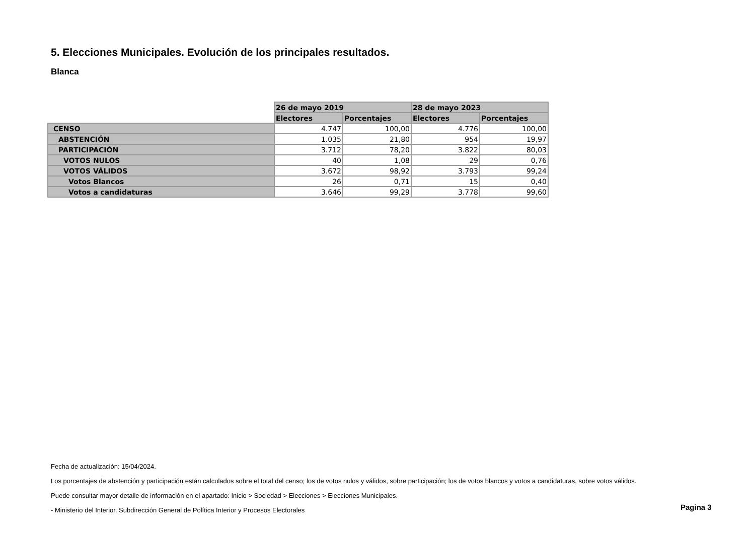5. Elecciones Municipales. Evolución de los principales resultados.
Blanca
| | 26 de mayo 2019 | | 28 de mayo 2023 | |
| --- | --- | --- | --- | --- |
| | Electores | Porcentajes | Electores | Porcentajes |
| CENSO | 4.747 | 100,00 | 4.776 | 100,00 |
| ABSTENCIÓN | 1.035 | 21,80 | 954 | 19,97 |
| PARTICIPACIÓN | 3.712 | 78,20 | 3.822 | 80,03 |
| VOTOS NULOS | 40 | 1,08 | 29 | 0,76 |
| VOTOS VÁLIDOS | 3.672 | 98,92 | 3.793 | 99,24 |
| Votos Blancos | 26 | 0,71 | 15 | 0,40 |
| Votos a candidaturas | 3.646 | 99,29 | 3.778 | 99,60 |
Fecha de actualización: 15/04/2024.
Los porcentajes de abstención y participación están calculados sobre el total del censo; los de votos nulos y válidos, sobre participación; los de votos blancos y votos a candidaturas, sobre votos válidos.
Puede consultar mayor detalle de información en el apartado: Inicio > Sociedad > Elecciones > Elecciones Municipales.
- Ministerio del Interior. Subdirección General de Política Interior y Procesos Electorales
Pagina 3